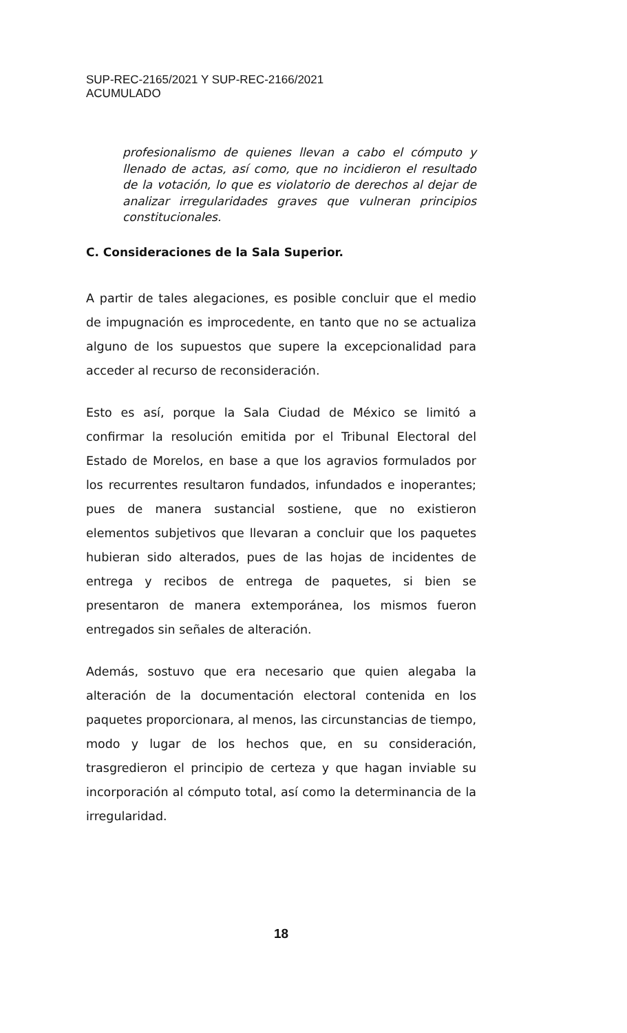SUP-REC-2165/2021 Y SUP-REC-2166/2021
ACUMULADO
profesionalismo de quienes llevan a cabo el cómputo y llenado de actas, así como, que no incidieron el resultado de la votación, lo que es violatorio de derechos al dejar de analizar irregularidades graves que vulneran principios constitucionales.
C. Consideraciones de la Sala Superior.
A partir de tales alegaciones, es posible concluir que el medio de impugnación es improcedente, en tanto que no se actualiza alguno de los supuestos que supere la excepcionalidad para acceder al recurso de reconsideración.
Esto es así, porque la Sala Ciudad de México se limitó a confirmar la resolución emitida por el Tribunal Electoral del Estado de Morelos, en base a que los agravios formulados por los recurrentes resultaron fundados, infundados e inoperantes; pues de manera sustancial sostiene, que no existieron elementos subjetivos que llevaran a concluir que los paquetes hubieran sido alterados, pues de las hojas de incidentes de entrega y recibos de entrega de paquetes, si bien se presentaron de manera extemporánea, los mismos fueron entregados sin señales de alteración.
Además, sostuvo que era necesario que quien alegaba la alteración de la documentación electoral contenida en los paquetes proporcionara, al menos, las circunstancias de tiempo, modo y lugar de los hechos que, en su consideración, trasgredieron el principio de certeza y que hagan inviable su incorporación al cómputo total, así como la determinancia de la irregularidad.
18